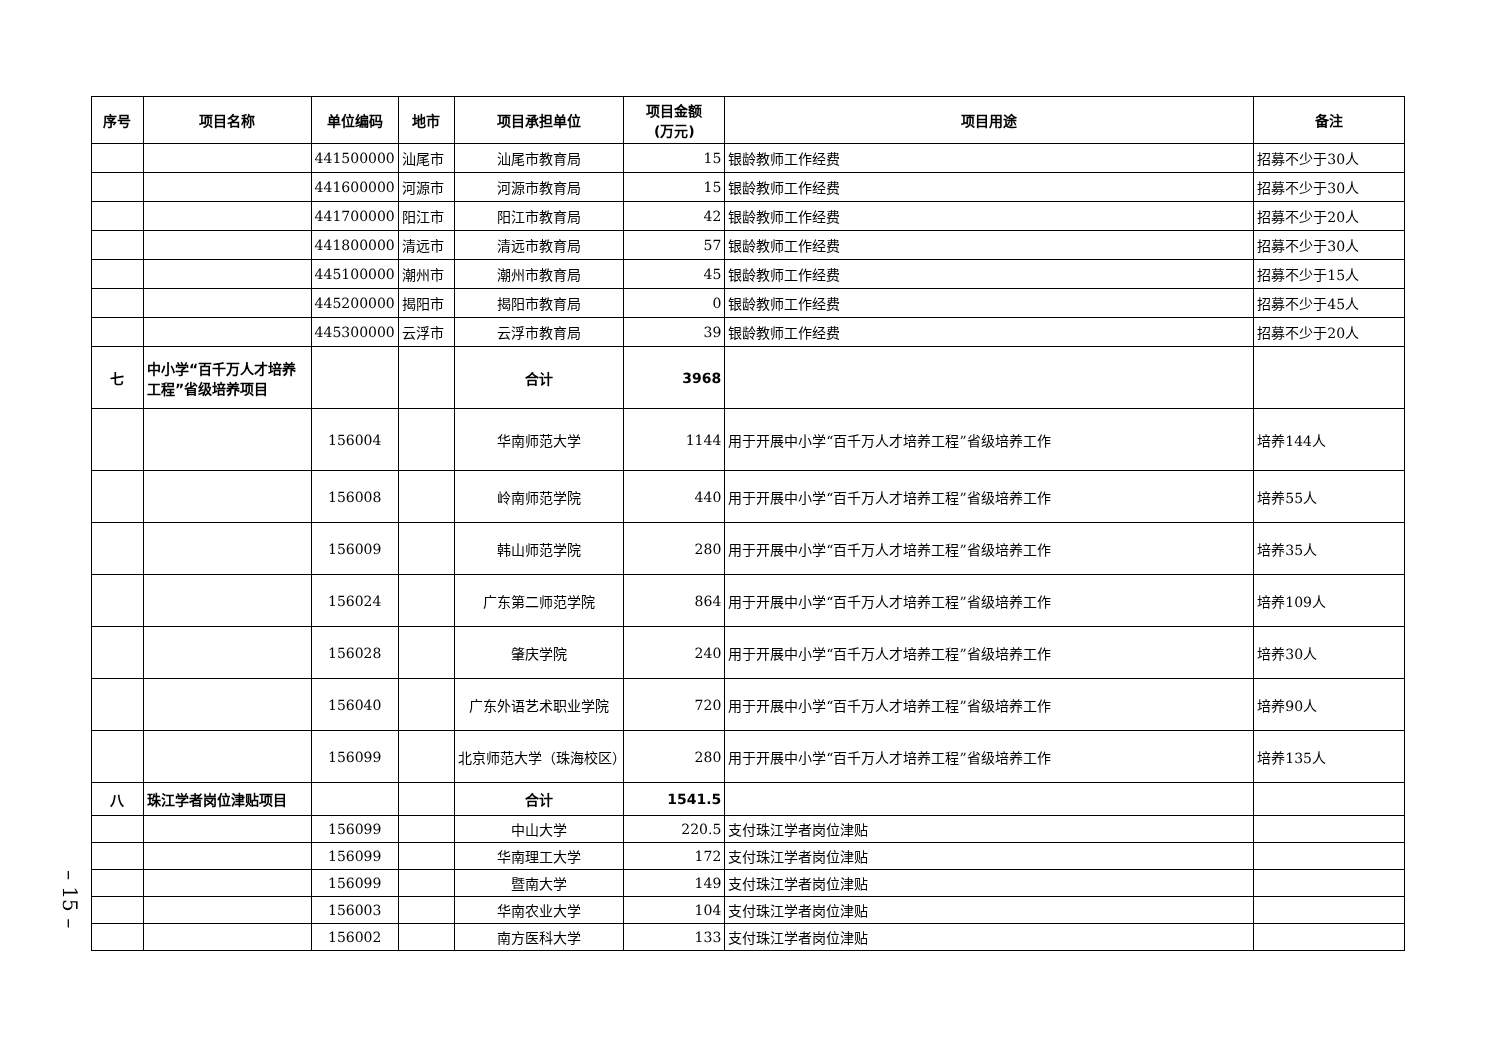| 序号 | 项目名称 | 单位编码 | 地市 | 项目承担单位 | 项目金额 (万元) | 项目用途 | 备注 |
| --- | --- | --- | --- | --- | --- | --- | --- |
| | | 441500000 | 汕尾市 | 汕尾市教育局 | 15 | 银龄教师工作经费 | 招募不少于30人 |
| | | 441600000 | 河源市 | 河源市教育局 | 15 | 银龄教师工作经费 | 招募不少于30人 |
| | | 441700000 | 阳江市 | 阳江市教育局 | 42 | 银龄教师工作经费 | 招募不少于20人 |
| | | 441800000 | 清远市 | 清远市教育局 | 57 | 银龄教师工作经费 | 招募不少于30人 |
| | | 445100000 | 潮州市 | 潮州市教育局 | 45 | 银龄教师工作经费 | 招募不少于15人 |
| | | 445200000 | 揭阳市 | 揭阳市教育局 | 0 | 银龄教师工作经费 | 招募不少于45人 |
| | | 445300000 | 云浮市 | 云浮市教育局 | 39 | 银龄教师工作经费 | 招募不少于20人 |
| 七 | 中小学“百千万人才培养工程”省级培养项目 | | | 合计 | 3968 | | |
| | | 156004 | | 华南师范大学 | 1144 | 用于开展中小学“百千万人才培养工程”省级培养工作 | 培养144人 |
| | | 156008 | | 岭南师范学院 | 440 | 用于开展中小学“百千万人才培养工程”省级培养工作 | 培养55人 |
| | | 156009 | | 韩山师范学院 | 280 | 用于开展中小学“百千万人才培养工程”省级培养工作 | 培养35人 |
| | | 156024 | | 广东第二师范学院 | 864 | 用于开展中小学“百千万人才培养工程”省级培养工作 | 培养109人 |
| | | 156028 | | 肇庆学院 | 240 | 用于开展中小学“百千万人才培养工程”省级培养工作 | 培养30人 |
| | | 156040 | | 广东外语艺术职业学院 | 720 | 用于开展中小学“百千万人才培养工程”省级培养工作 | 培养90人 |
| | | 156099 | | 北京师范大学（珠海校区） | 280 | 用于开展中小学“百千万人才培养工程”省级培养工作 | 培养135人 |
| 八 | 珠江学者岗位津贴项目 | | | 合计 | 1541.5 | | |
| | | 156099 | | 中山大学 | 220.5 | 支付珠江学者岗位津贴 | |
| | | 156099 | | 华南理工大学 | 172 | 支付珠江学者岗位津贴 | |
| | | 156099 | | 暨南大学 | 149 | 支付珠江学者岗位津贴 | |
| | | 156003 | | 华南农业大学 | 104 | 支付珠江学者岗位津贴 | |
| | | 156002 | | 南方医科大学 | 133 | 支付珠江学者岗位津贴 | |
– 15 –